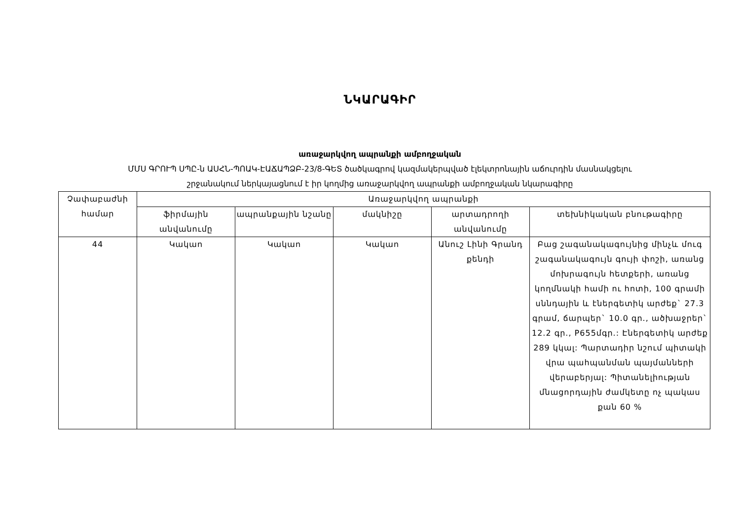ՆԿԱՐԱԳԻՐ
առաջարկվող ապրանքի ամբողջական
ՄՄՍ ԳՐՈՒՊ ՍՊԸ-ն ԱՍՀՆ-ՊՈԱԿ-ԷԱՃԱՊՁԲ-23/8-ԳԵՏ ծածկագրով կազմակերպված էլեկտրոնային աճուրդին մասնակցելու
շրջանակում ներկայացնում է իր կողմից առաջարկվող ապրանքի ամբողջական նկարագիրը
| Չափաբաժնի համար | Առաջարկվող ապրանքի | | | | |
| --- | --- | --- | --- | --- | --- |
| | ֆիրմային անվանումը | ապրանքային նշանը | մակնիշը | արտադրողի անվանումը | տեխնիկական բնութագիրը |
| 44 | Կակաո | Կակաո | Կակաո | Անուշ Լինի Գրանդ քենդի | Բաց շագանակագույնից մինչև մուգ շագանակագույն գույի փոշի, առանց մոխրագույն հետքերի, առանց կողմնակի համի ու հոտի, 100 գրամի սննդային և էներգետիկ արժեք` 27.3 գրամ, ճարպեր` 10.0 գր., ածխաջրեր` 12.2 գր., P655մգր.: Էներգետիկ արժեք 289 կկալ: Պարտադիր նշում պիտակի վրա պահպանման պայմանների վերաբերյալ: Պիտանելիության մնացորդային ժամկետը ոչ պակաս քան 60 % |